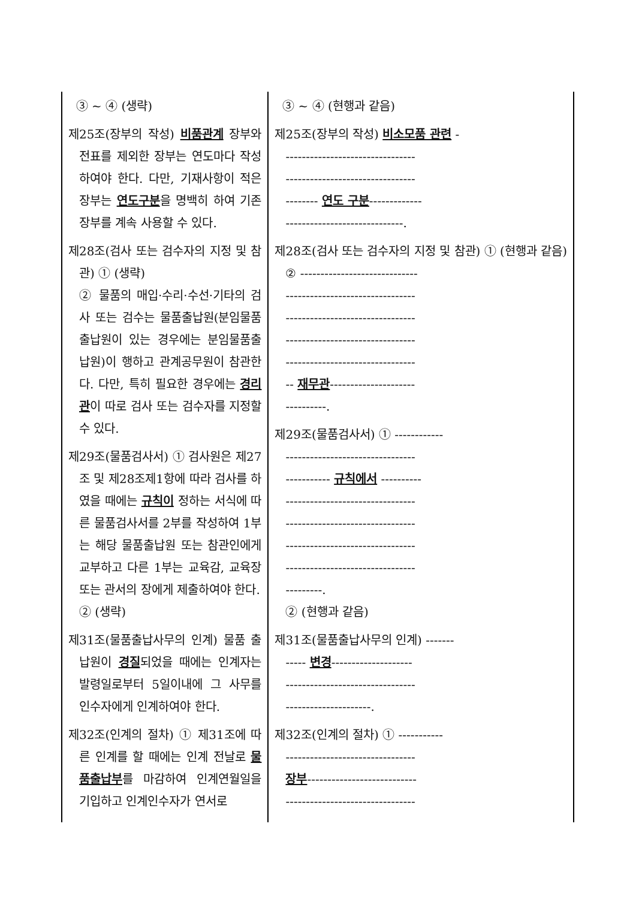| ③ ~ ④ (생략) 제25조(장부의 작성) 비품관계 장부와 전표를 제외한 장부는 연도마다 작성하여야 한다. 다만, 기재사항이 적은 장부는 연도구분 을 명백히 하여 기존 장부를 계속 사용할 수 있다. 제28조(검사 또는 검수자의 지정 및 참관) ① (생략) ② 물품의 매입·수리·수선·기타의 검사 또는 검수는 물품출납원(분임물품출납원이 있는 경우에는 분임물품출납원)이 행하고 관계공무원이 참관한다. 다만, 특히 필요한 경우에는 경리관 이 따로 검사 또는 검수자를 지정할 수 있다. 제29조(물품검사서) ① 검사원은 제27조 및 제28조제1항에 따라 검사를 하였을 때에는 규칙이 정하는 서식에 따른 물품검사서를 2부를 작성하여 1부는 해당 물품출납원 또는 참관인에게 교부하고 다른 1부는 교육감, 교육장 또는 관서의 장에게 제출하여야 한다. ② (생략) 제31조(물품출납사무의 인계) 물품 출납원이 경질 되었을 때에는 인계자는 발령일로부터 5일이내에 그 사무를 인수자에게 인계하여야 한다. 제32조(인계의 절차) ① 제31조에 따른 인계를 할 때에는 인계 전날로 물품출납부 를 마감하여 인계연월일을 기입하고 인계인수자가 연서로 | ③ ~ ④ (현행과 같음) 제25조(장부의 작성) 비소모품 관련 - -------------------------------- -------------------------------- -------- 연도 구분 ------------- -----------------------------. 제28조(검사 또는 검수자의 지정 및 참관) ① (현행과 같음) ② ----------------------------- -------------------------------- -------------------------------- -------------------------------- -------------------------------- -- 재무관 --------------------- ----------. 제29조(물품검사서) ① ------------ -------------------------------- ----------- 규칙에서 ---------- -------------------------------- -------------------------------- -------------------------------- -------------------------------- ---------. ② (현행과 같음) 제31조(물품출납사무의 인계) ------- ----- 변경 -------------------- -------------------------------- ---------------------. 제32조(인계의 절차) ① ----------- -------------------------------- 장부 --------------------------- -------------------------------- |